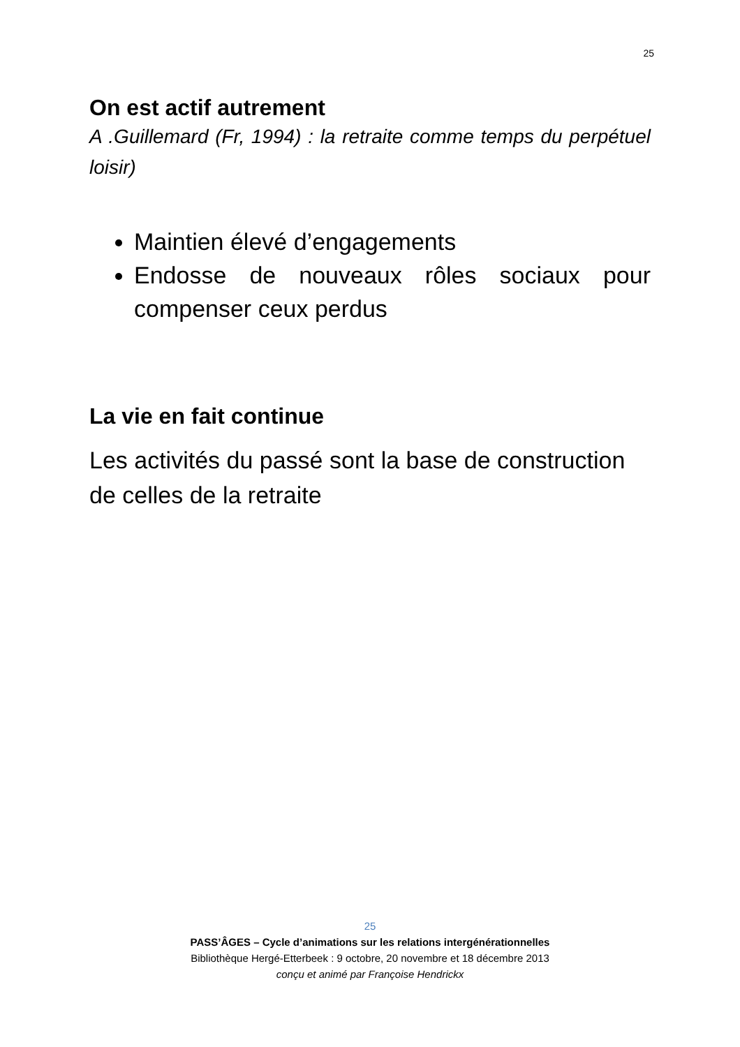25
On est actif autrement
A .Guillemard (Fr, 1994) : la retraite comme temps du perpétuel loisir)
Maintien élevé d’engagements
Endosse de nouveaux rôles sociaux pour compenser ceux perdus
La vie en fait continue
Les activités du passé sont la base de construction de celles de la retraite
25
PASS’ÂGES – Cycle d’animations sur les relations intergénérationnelles
Bibliothèque Hergé-Etterbeek : 9 octobre, 20 novembre et 18 décembre 2013
conçu et animé par Françoise Hendrickx